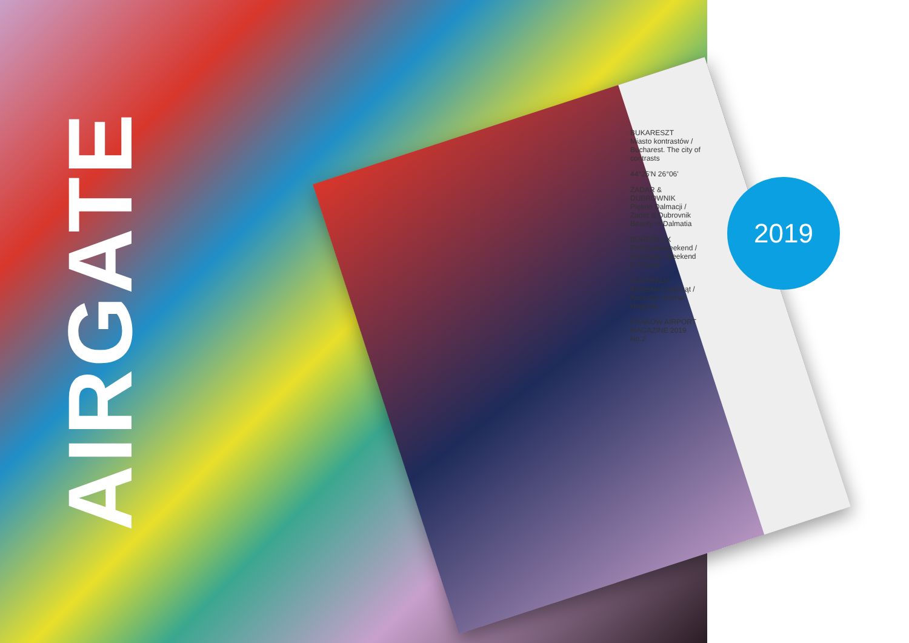AIRGATE
BUKARESZT
Miasto kontrastów / Bucharest. The city of contrasts
44°25'N 26°06'
ZADAR & DUBROWNIK
Piękno Dalmacji / Zadar & Dubrovnik Beauty of Dalmatia
BORDEAUX
Francuski weekend / Bordeaux. Weekend in France
AUSTRALIA
Królestwo zwierząt / Australia. Animal kingdom
KRAKÓW AIRPORT MAGAZINE 2019 No.2
2019